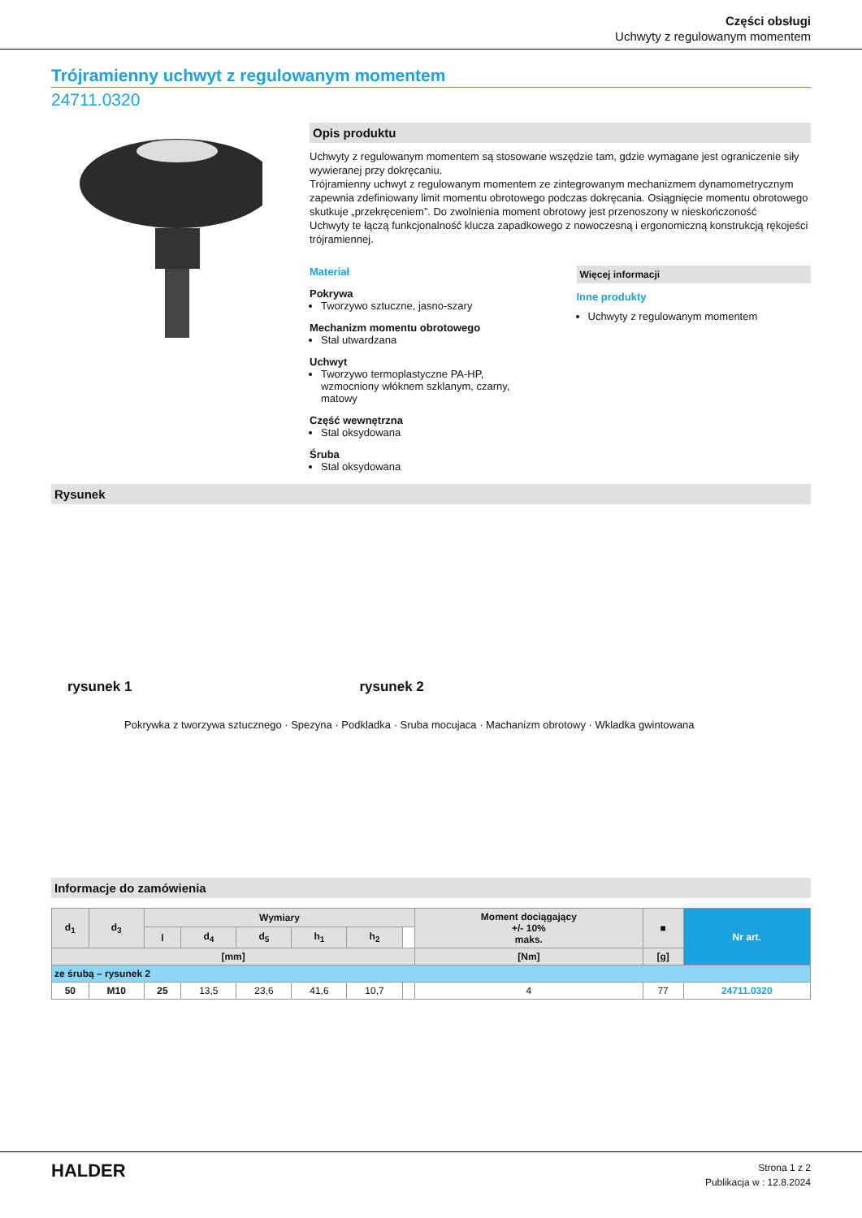Części obsługi
Uchwyty z regulowanym momentem
Trójramienny uchwyt z regulowanym momentem
24711.0320
Opis produktu
Uchwyty z regulowanym momentem są stosowane wszędzie tam, gdzie wymagane jest ograniczenie siły wywieranej przy dokręcaniu.
Trójramienny uchwyt z regulowanym momentem ze zintegrowanym mechanizmem dynamometrycznym zapewnia zdefiniowany limit momentu obrotowego podczas dokręcania. Osiągnięcie momentu obrotowego skutkuje „przekręceniem”. Do zwolnienia moment obrotowy jest przenoszony w nieskończoność
Uchwyty te łączą funkcjonalność klucza zapadkowego z nowoczesną i ergonomiczną konstrukcją rękojeści trójramiennej.
Materiał
Pokrywa
Tworzywo sztuczne, jasno-szary
Mechanizm momentu obrotowego
Stal utwardzana
Uchwyt
Tworzywo termoplastyczne PA-HP, wzmocniony włóknem szklanym, czarny, matowy
Część wewnętrzna
Stal oksydowana
Śruba
Stal oksydowana
Więcej informacji
Inne produkty
Uchwyty z regulowanym momentem
Rysunek
rysunek 1 rysunek 2
Pokrywka z tworzywa sztucznego · Spezyna · Podkladka · Sruba mocujaca · Machanizm obrotowy · Wkladka gwintowana
d1 d2 d3 d4 d5 h1 h2 l
Informacje do zamówienia
| d<sub>1</sub> | d<sub>3</sub> | Wymiary | | | | | | Moment dociągający +/- 10% maks. | ■ | Nr art. |
| --- | --- | --- | --- | --- | --- | --- | --- | --- | --- | --- |
| | | l | d<sub>4</sub> | d<sub>5</sub> | h<sub>1</sub> | h<sub>2</sub> | | | | |
| [mm] | | | | | | | | [Nm] | [g] | |
| ze śrubą – rysunek 2 | | | | | | | | | | |
| 50 | M10 | 25 | 13,5 | 23,6 | 41,6 | 10,7 | | 4 | 77 | 24711.0320 |
HALDER
Strona 1 z 2
Publikacja w : 12.8.2024